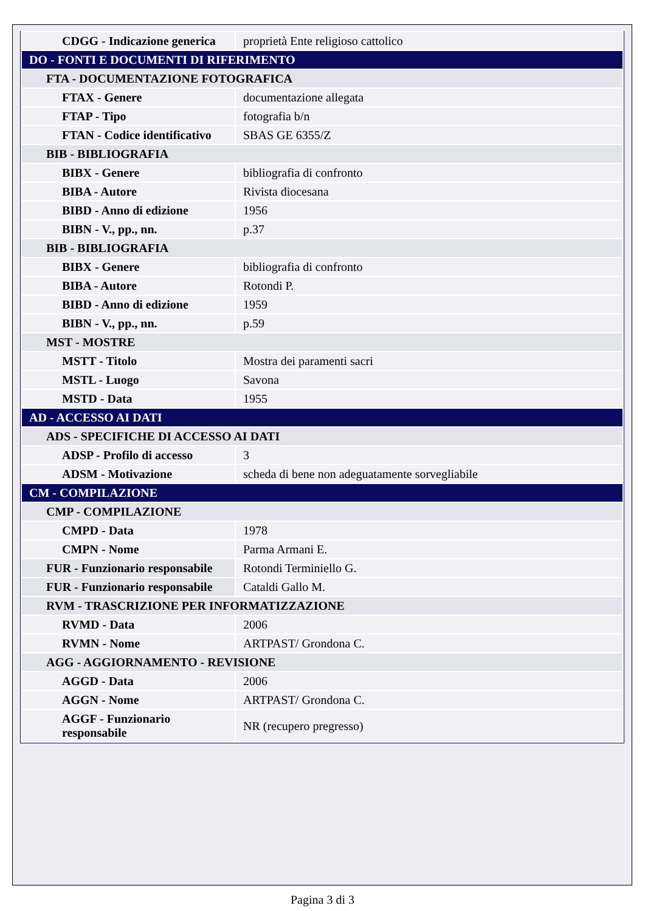| CDGG - Indicazione generica | proprietà Ente religioso cattolico |
| DO - FONTI E DOCUMENTI DI RIFERIMENTO | |
| FTA - DOCUMENTAZIONE FOTOGRAFICA | |
| FTAX - Genere | documentazione allegata |
| FTAP - Tipo | fotografia b/n |
| FTAN - Codice identificativo | SBAS GE 6355/Z |
| BIB - BIBLIOGRAFIA | |
| BIBX - Genere | bibliografia di confronto |
| BIBA - Autore | Rivista diocesana |
| BIBD - Anno di edizione | 1956 |
| BIBN - V., pp., nn. | p.37 |
| BIB - BIBLIOGRAFIA | |
| BIBX - Genere | bibliografia di confronto |
| BIBA - Autore | Rotondi P. |
| BIBD - Anno di edizione | 1959 |
| BIBN - V., pp., nn. | p.59 |
| MST - MOSTRE | |
| MSTT - Titolo | Mostra dei paramenti sacri |
| MSTL - Luogo | Savona |
| MSTD - Data | 1955 |
| AD - ACCESSO AI DATI | |
| ADS - SPECIFICHE DI ACCESSO AI DATI | |
| ADSP - Profilo di accesso | 3 |
| ADSM - Motivazione | scheda di bene non adeguatamente sorvegliabile |
| CM - COMPILAZIONE | |
| CMP - COMPILAZIONE | |
| CMPD - Data | 1978 |
| CMPN - Nome | Parma Armani E. |
| FUR - Funzionario responsabile | Rotondi Terminiello G. |
| FUR - Funzionario responsabile | Cataldi Gallo M. |
| RVM - TRASCRIZIONE PER INFORMATIZZAZIONE | |
| RVMD - Data | 2006 |
| RVMN - Nome | ARTPAST/ Grondona C. |
| AGG - AGGIORNAMENTO - REVISIONE | |
| AGGD - Data | 2006 |
| AGGN - Nome | ARTPAST/ Grondona C. |
| AGGF - Funzionario responsabile | NR (recupero pregresso) |
Pagina 3 di 3